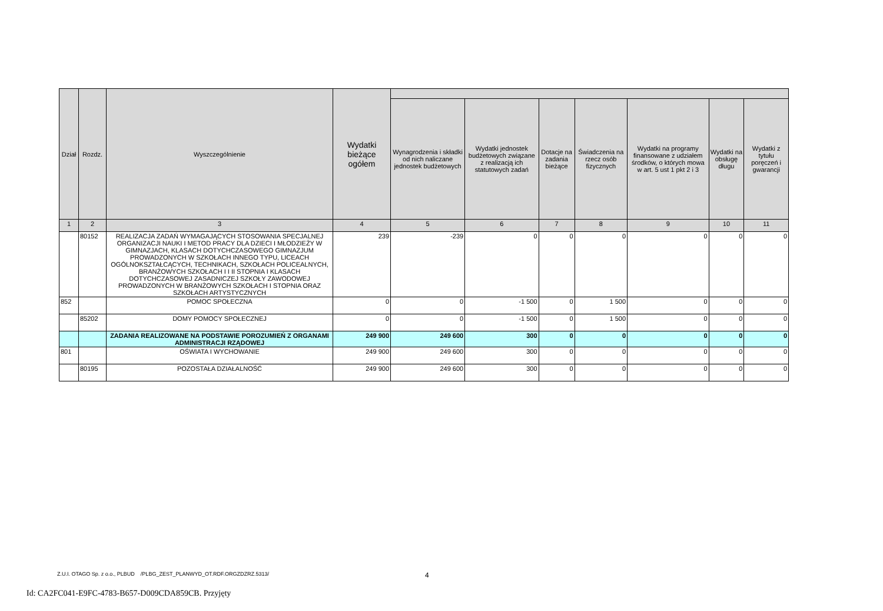| Dział | Rozdz. | Wyszczególnienie | Wydatki bieżące ogółem | | | | | | | |
| --- | --- | --- | --- | --- | --- | --- | --- | --- | --- | --- |
| | | | | Wynagrodzenia i składki od nich naliczane jednostek budżetowych | Wydatki jednostek budżetowych związane z realizacją ich statutowych zadań | Dotacje na zadania bieżące | Świadczenia na rzecz osób fizycznych | Wydatki na programy finansowane z udziałem środków, o których mowa w art. 5 ust 1 pkt 2 i 3 | Wydatki na obsługę długu | Wydatki z tytułu poręczeń i gwarancji |
| 1 | 2 | 3 | 4 | 5 | 6 | 7 | 8 | 9 | 10 | 11 |
| | 80152 | REALIZACJA ZADAŃ WYMAGAJĄCYCH STOSOWANIA SPECJALNEJ ORGANIZACJI NAUKI I METOD PRACY DLA DZIECI I MŁODZIEŻY W GIMNAZJACH, KLASACH DOTYCHCZASOWEGO GIMNAZJUM PROWADZONYCH W SZKOŁACH INNEGO TYPU, LICEACH OGÓLNOKSZTAŁCĄCYCH, TECHNIKACH, SZKOŁACH POLICEALNYCH, BRANŻOWYCH SZKOŁACH I I II STOPNIA I KLASACH DOTYCHCZASOWEJ ZASADNICZEJ SZKOŁY ZAWODOWEJ PROWADZONYCH W BRANŻOWYCH SZKOŁACH I STOPNIA ORAZ SZKOŁACH ARTYSTYCZNYCH | 239 | -239 | 0 | 0 | 0 | 0 | 0 | 0 |
| 852 | | POMOC SPOŁECZNA | 0 | 0 | -1 500 | 0 | 1 500 | 0 | 0 | 0 |
| | 85202 | DOMY POMOCY SPOŁECZNEJ | 0 | 0 | -1 500 | 0 | 1 500 | 0 | 0 | 0 |
| | | ZADANIA REALIZOWANE NA PODSTAWIE POROZUMIEŃ Z ORGANAMI ADMINISTRACJI RZĄDOWEJ | 249 900 | 249 600 | 300 | 0 | 0 | 0 | 0 | 0 |
| 801 | | OŚWIATA I WYCHOWANIE | 249 900 | 249 600 | 300 | 0 | 0 | 0 | 0 | 0 |
| | 80195 | POZOSTAŁA DZIAŁALNOŚĆ | 249 900 | 249 600 | 300 | 0 | 0 | 0 | 0 | 0 |
Z.U.I. OTAGO Sp. z o.o., PLBUD /PLBG_ZEST_PLANWYD_OT.RDF.ORGZDZRZ.5313/
4
Id: CA2FC041-E9FC-4783-B657-D009CDA859CB. Przyjęty